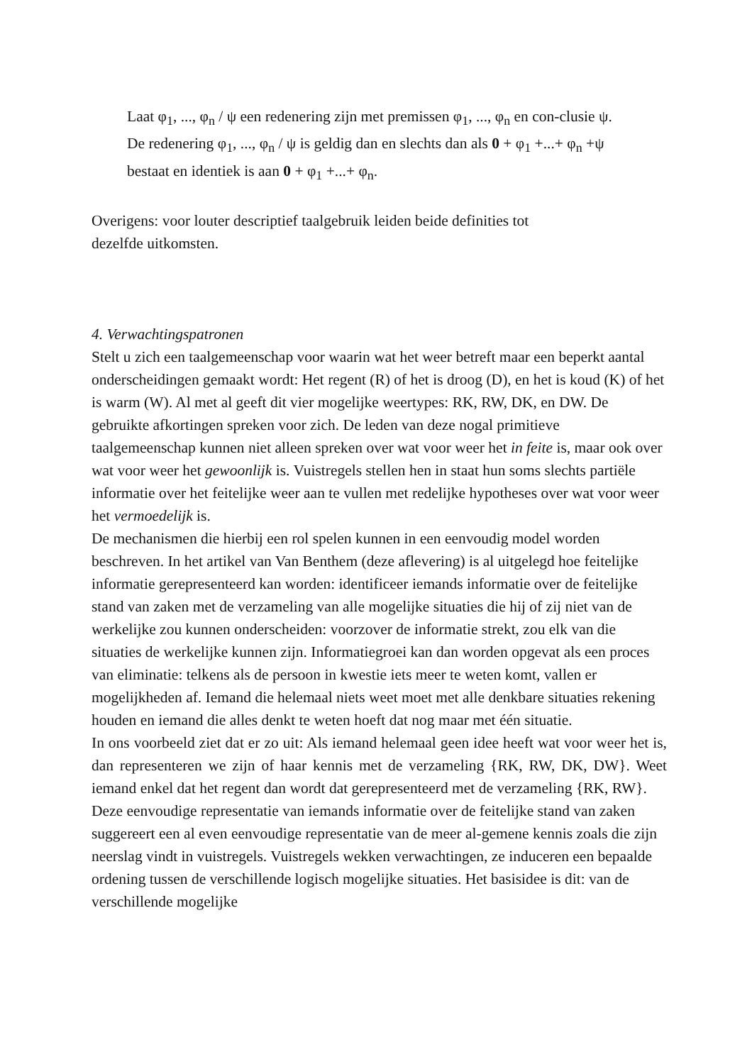Laat φ<sub>1</sub>, ..., φ<sub>n</sub> / ψ een redenering zijn met premissen φ<sub>1</sub>, ..., φ<sub>n</sub> en con-clusie ψ. De redenering φ<sub>1</sub>, ..., φ<sub>n</sub> / ψ is geldig dan en slechts dan als 0 + φ<sub>1</sub> +...+ φ<sub>n</sub> +ψ bestaat en identiek is aan 0 + φ<sub>1</sub> +...+ φ<sub>n</sub>.
Overigens: voor louter descriptief taalgebruik leiden beide definities tot
dezelfde uitkomsten.
4. Verwachtingspatronen
Stelt u zich een taalgemeenschap voor waarin wat het weer betreft maar een beperkt aantal onderscheidingen gemaakt wordt: Het regent (R) of het is droog (D), en het is koud (K) of het is warm (W). Al met al geeft dit vier mogelijke weertypes: RK, RW, DK, en DW. De gebruikte afkortingen spreken voor zich. De leden van deze nogal primitieve taalgemeenschap kunnen niet alleen spreken over wat voor weer het in feite is, maar ook over wat voor weer het gewoonlijk is. Vuistregels stellen hen in staat hun soms slechts partiële informatie over het feitelijke weer aan te vullen met redelijke hypotheses over wat voor weer het vermoedelijk is.
De mechanismen die hierbij een rol spelen kunnen in een eenvoudig model worden beschreven. In het artikel van Van Benthem (deze aflevering) is al uitgelegd hoe feitelijke informatie gerepresenteerd kan worden: identificeer iemands informatie over de feitelijke stand van zaken met de verzameling van alle mogelijke situaties die hij of zij niet van de werkelijke zou kunnen onderscheiden: voorzover de informatie strekt, zou elk van die situaties de werkelijke kunnen zijn. Informatiegroei kan dan worden opgevat als een proces van eliminatie: telkens als de persoon in kwestie iets meer te weten komt, vallen er mogelijkheden af. Iemand die helemaal niets weet moet met alle denkbare situaties rekening houden en iemand die alles denkt te weten hoeft dat nog maar met één situatie.
In ons voorbeeld ziet dat er zo uit: Als iemand helemaal geen idee heeft wat voor weer het is, dan representeren we zijn of haar kennis met de verzameling {RK, RW, DK, DW}. Weet iemand enkel dat het regent dan wordt dat gerepresenteerd met de verzameling {RK, RW}.
Deze eenvoudige representatie van iemands informatie over de feitelijke stand van zaken suggereert een al even eenvoudige representatie van de meer al-gemene kennis zoals die zijn neerslag vindt in vuistregels. Vuistregels wekken verwachtingen, ze induceren een bepaalde ordening tussen de verschillende logisch mogelijke situaties. Het basisidee is dit: van de verschillende mogelijke